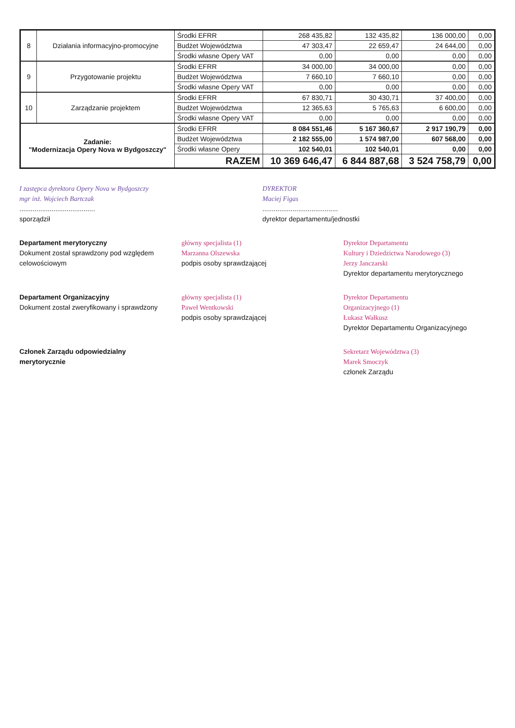| 8 | Działania informacyjno-promocyjne | Środki EFRR | 268 435,82 | 132 435,82 | 136 000,00 | 0,00 |
| | | Budżet Województwa | 47 303,47 | 22 659,47 | 24 644,00 | 0,00 |
| | | Środki własne Opery VAT | 0,00 | 0,00 | 0,00 | 0,00 |
| 9 | Przygotowanie projektu | Środki EFRR | 34 000,00 | 34 000,00 | 0,00 | 0,00 |
| | | Budżet Województwa | 7 660,10 | 7 660,10 | 0,00 | 0,00 |
| | | Środki własne Opery VAT | 0,00 | 0,00 | 0,00 | 0,00 |
| 10 | Zarządzanie projektem | Środki EFRR | 67 830,71 | 30 430,71 | 37 400,00 | 0,00 |
| | | Budżet Województwa | 12 365,63 | 5 765,63 | 6 600,00 | 0,00 |
| | | Środki własne Opery VAT | 0,00 | 0,00 | 0,00 | 0,00 |
| Zadanie: "Modernizacja Opery Nova w Bydgoszczy" | | Środki EFRR | 8 084 551,46 | 5 167 360,67 | 2 917 190,79 | 0,00 |
| | | Budżet Województwa | 2 182 555,00 | 1 574 987,00 | 607 568,00 | 0,00 |
| | | Środki własne Opery | 102 540,01 | 102 540,01 | 0,00 | 0,00 |
| | | RAZEM | 10 369 646,47 | 6 844 887,68 | 3 524 758,79 | 0,00 |
I zastępca dyrektora Opery Nova w Bydgoszczy
mgr inż. Wojciech Bartczak
........................................
sporządził
DYREKTOR
Maciej Figas
........................................
dyrektor departamentu/jednostki
Departament merytoryczny
Dokument został sprawdzony pod względem celowościowym
główny specjalista (1)
Marzanna Olszewska
podpis osoby sprawdzającej
Dyrektor Departamentu
Kultury i Dziedzictwa Narodowego (3)
Jerzy Janczarski
Dyrektor departamentu merytorycznego
Departament Organizacyjny
Dokument został zweryfikowany i sprawdzony
główny specjalista (1)
Paweł Wentkowski
podpis osoby sprawdzającej
Dyrektor Departamentu
Organizacyjnego (1)
Łukasz Wałkusz
Dyrektor Departamentu Organizacyjnego
Członek Zarządu odpowiedzialny merytorycznie
Sekretarz Województwa (3)
Marek Smoczyk
członek Zarządu